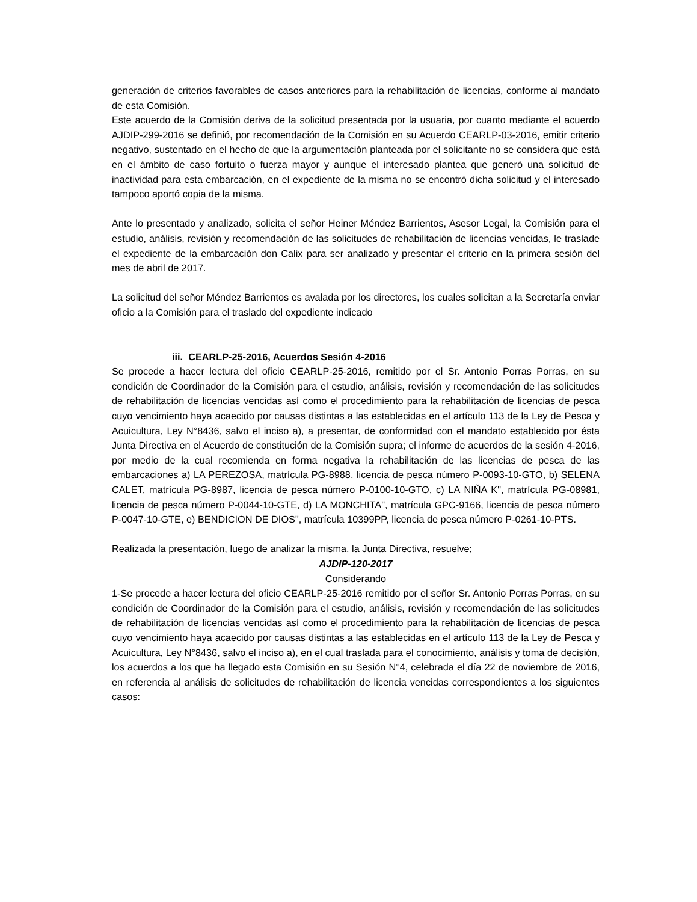generación de criterios favorables de casos anteriores para la rehabilitación de licencias, conforme al mandato de esta Comisión.
Este acuerdo de la Comisión deriva de la solicitud presentada por la usuaria, por cuanto mediante el acuerdo AJDIP-299-2016 se definió, por recomendación de la Comisión en su Acuerdo CEARLP-03-2016, emitir criterio negativo, sustentado en el hecho de que la argumentación planteada por el solicitante no se considera que está en el ámbito de caso fortuito o fuerza mayor y aunque el interesado plantea que generó una solicitud de inactividad para esta embarcación, en el expediente de la misma no se encontró dicha solicitud y el interesado tampoco aportó copia de la misma.
Ante lo presentado y analizado, solicita el señor Heiner Méndez Barrientos, Asesor Legal, la Comisión para el estudio, análisis, revisión y recomendación de las solicitudes de rehabilitación de licencias vencidas, le traslade el expediente de la embarcación don Calix para ser analizado y presentar el criterio en la primera sesión del mes de abril de 2017.
La solicitud del señor Méndez Barrientos es avalada por los directores, los cuales solicitan a la Secretaría enviar oficio a la Comisión para el traslado del expediente indicado
iii. CEARLP-25-2016, Acuerdos Sesión 4-2016
Se procede a hacer lectura del oficio CEARLP-25-2016, remitido por el Sr. Antonio Porras Porras, en su condición de Coordinador de la Comisión para el estudio, análisis, revisión y recomendación de las solicitudes de rehabilitación de licencias vencidas así como el procedimiento para la rehabilitación de licencias de pesca cuyo vencimiento haya acaecido por causas distintas a las establecidas en el artículo 113 de la Ley de Pesca y Acuicultura, Ley N°8436, salvo el inciso a), a presentar, de conformidad con el mandato establecido por ésta Junta Directiva en el Acuerdo de constitución de la Comisión supra; el informe de acuerdos de la sesión 4-2016, por medio de la cual recomienda en forma negativa la rehabilitación de las licencias de pesca de las embarcaciones a) LA PEREZOSA, matrícula PG-8988, licencia de pesca número P-0093-10-GTO, b) SELENA CALET, matrícula PG-8987, licencia de pesca número P-0100-10-GTO, c) LA NIÑA K", matrícula PG-08981, licencia de pesca número P-0044-10-GTE, d) LA MONCHITA", matrícula GPC-9166, licencia de pesca número P-0047-10-GTE, e) BENDICION DE DIOS", matrícula 10399PP, licencia de pesca número P-0261-10-PTS.
Realizada la presentación, luego de analizar la misma, la Junta Directiva, resuelve;
AJDIP-120-2017
Considerando
1-Se procede a hacer lectura del oficio CEARLP-25-2016 remitido por el señor Sr. Antonio Porras Porras, en su condición de Coordinador de la Comisión para el estudio, análisis, revisión y recomendación de las solicitudes de rehabilitación de licencias vencidas así como el procedimiento para la rehabilitación de licencias de pesca cuyo vencimiento haya acaecido por causas distintas a las establecidas en el artículo 113 de la Ley de Pesca y Acuicultura, Ley N°8436, salvo el inciso a), en el cual traslada para el conocimiento, análisis y toma de decisión, los acuerdos a los que ha llegado esta Comisión en su Sesión N°4, celebrada el día 22 de noviembre de 2016, en referencia al análisis de solicitudes de rehabilitación de licencia vencidas correspondientes a los siguientes casos: